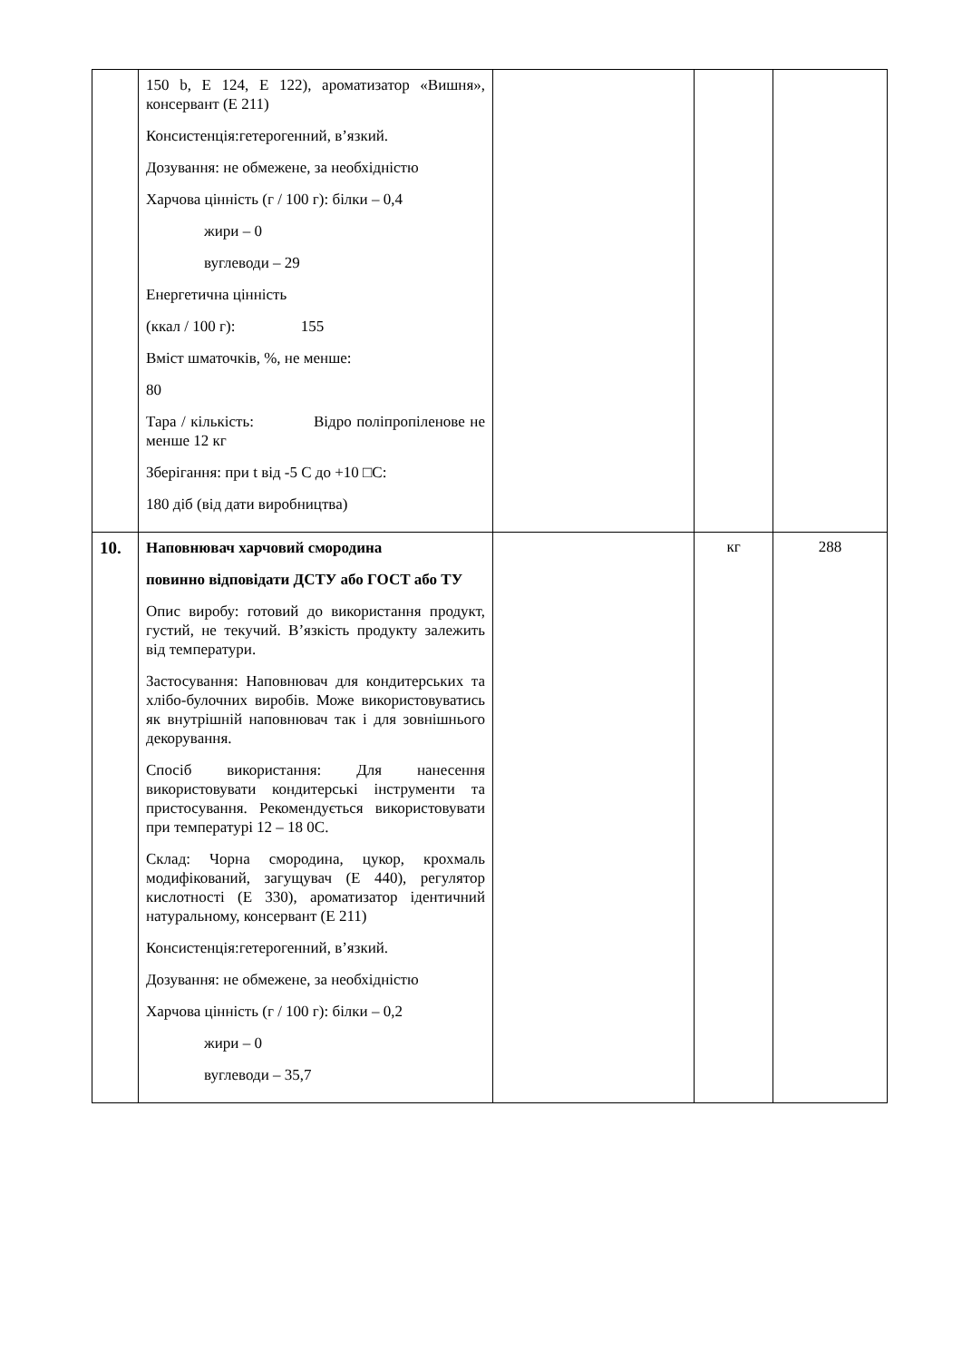| | 150 b, E 124, E 122), ароматизатор «Вишня», консервант (E 211) Консистенція:гетерогенний, в’язкий. Дозування: не обмежене, за необхідністю Харчова цінність (г / 100 г): білки – 0,4 жири – 0 вуглеводи – 29 Енергетична цінність (ккал / 100 г): 155 Вміст шматочків, %, не менше: 80 Тара / кількість: Відро поліпропіленове не менше 12 кг Зберігання: при t від -5 C до +10 □C: 180 діб (від дати виробництва) | | | |
| 10. | Наповнювач харчовий смородина повинно відповідати ДСТУ або ГОСТ або ТУ Опис виробу: готовий до використання продукт, густий, не текучий. В’язкість продукту залежить від температури. Застосування: Наповнювач для кондитерських та хлібо-булочних виробів. Може використовуватись як внутрішній наповнювач так і для зовнішнього декорування. Спосіб використання: Для нанесення використовувати кондитерські інструменти та пристосування. Рекомендується використовувати при температурі 12 – 18 0C. Склад: Чорна смородина, цукор, крохмаль модифікований, загущувач (E 440), регулятор кислотності (E 330), ароматизатор ідентичний натуральному, консервант (E 211) Консистенція:гетерогенний, в’язкий. Дозування: не обмежене, за необхідністю Харчова цінність (г / 100 г): білки – 0,2 жири – 0 вуглеводи – 35,7 | | кг | 288 |